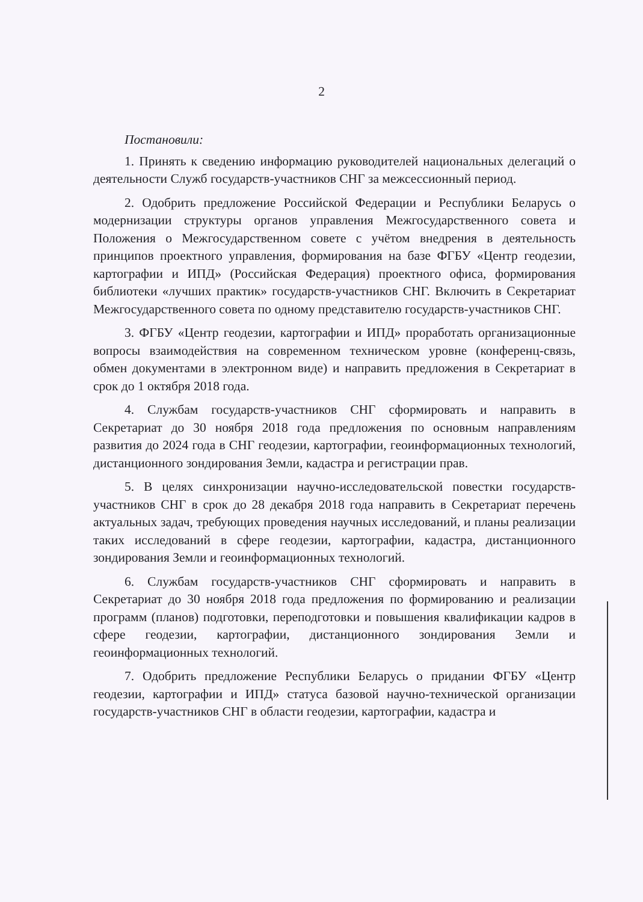2
Постановили:
1. Принять к сведению информацию руководителей национальных делегаций о деятельности Служб государств-участников СНГ за межсессионный период.
2. Одобрить предложение Российской Федерации и Республики Беларусь о модернизации структуры органов управления Межгосударственного совета и Положения о Межгосударственном совете с учётом внедрения в деятельность принципов проектного управления, формирования на базе ФГБУ «Центр геодезии, картографии и ИПД» (Российская Федерация) проектного офиса, формирования библиотеки «лучших практик» государств-участников СНГ. Включить в Секретариат Межгосударственного совета по одному представителю государств-участников СНГ.
3. ФГБУ «Центр геодезии, картографии и ИПД» проработать организационные вопросы взаимодействия на современном техническом уровне (конференц-связь, обмен документами в электронном виде) и направить предложения в Секретариат в срок до 1 октября 2018 года.
4. Службам государств-участников СНГ сформировать и направить в Секретариат до 30 ноября 2018 года предложения по основным направлениям развития до 2024 года в СНГ геодезии, картографии, геоинформационных технологий, дистанционного зондирования Земли, кадастра и регистрации прав.
5. В целях синхронизации научно-исследовательской повестки государств-участников СНГ в срок до 28 декабря 2018 года направить в Секретариат перечень актуальных задач, требующих проведения научных исследований, и планы реализации таких исследований в сфере геодезии, картографии, кадастра, дистанционного зондирования Земли и геоинформационных технологий.
6. Службам государств-участников СНГ сформировать и направить в Секретариат до 30 ноября 2018 года предложения по формированию и реализации программ (планов) подготовки, переподготовки и повышения квалификации кадров в сфере геодезии, картографии, дистанционного зондирования Земли и геоинформационных технологий.
7. Одобрить предложение Республики Беларусь о придании ФГБУ «Центр геодезии, картографии и ИПД» статуса базовой научно-технической организации государств-участников СНГ в области геодезии, картографии, кадастра и